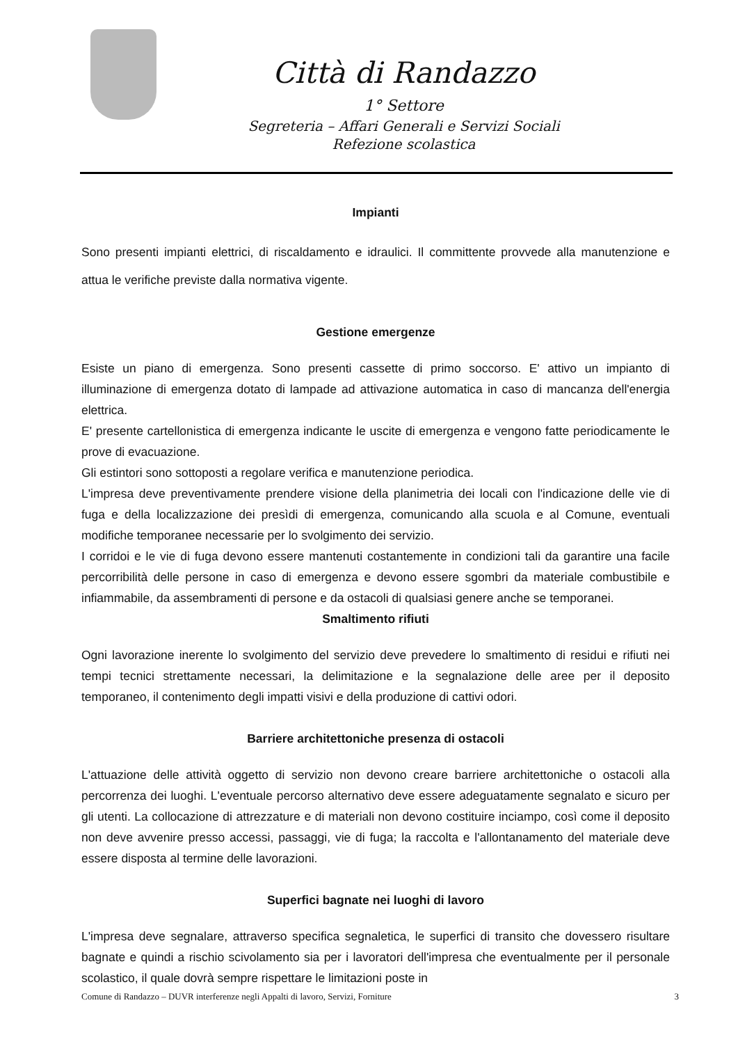Città di Randazzo
1° Settore
Segreteria – Affari Generali e Servizi Sociali
Refezione scolastica
Impianti
Sono presenti impianti elettrici, di riscaldamento e idraulici. Il committente provvede alla manutenzione e attua le verifiche previste dalla normativa vigente.
Gestione emergenze
Esiste un piano di emergenza. Sono presenti cassette di primo soccorso. E' attivo un impianto di illuminazione di emergenza dotato di lampade ad attivazione automatica in caso di mancanza dell'energia elettrica.
E' presente cartellonistica di emergenza indicante le uscite di emergenza e vengono fatte periodicamente le prove di evacuazione.
Gli estintori sono sottoposti a regolare verifica e manutenzione periodica.
L'impresa deve preventivamente prendere visione della planimetria dei locali con l'indicazione delle vie di fuga e della localizzazione dei presìdi di emergenza, comunicando alla scuola e al Comune, eventuali modifiche temporanee necessarie per lo svolgimento dei servizio.
I corridoi e le vie di fuga devono essere mantenuti costantemente in condizioni tali da garantire una facile percorribilità delle persone in caso di emergenza e devono essere sgombri da materiale combustibile e infiammabile, da assembramenti di persone e da ostacoli di qualsiasi genere anche se temporanei.
Smaltimento rifiuti
Ogni lavorazione inerente lo svolgimento del servizio deve prevedere lo smaltimento di residui e rifiuti nei tempi tecnici strettamente necessari, la delimitazione e la segnalazione delle aree per il deposito temporaneo, il contenimento degli impatti visivi e della produzione di cattivi odori.
Barriere architettoniche presenza di ostacoli
L'attuazione delle attività oggetto di servizio non devono creare barriere architettoniche o ostacoli alla percorrenza dei luoghi. L'eventuale percorso alternativo deve essere adeguatamente segnalato e sicuro per gli utenti. La collocazione di attrezzature e di materiali non devono costituire inciampo, così come il deposito non deve avvenire presso accessi, passaggi, vie di fuga; la raccolta e l'allontanamento del materiale deve essere disposta al termine delle lavorazioni.
Superfici bagnate nei luoghi di lavoro
L'impresa deve segnalare, attraverso specifica segnaletica, le superfici di transito che dovessero risultare bagnate e quindi a rischio scivolamento sia per i lavoratori dell'impresa che eventualmente per il personale scolastico, il quale dovrà sempre rispettare le limitazioni poste in
Comune di Randazzo – DUVR interferenze negli Appalti di lavoro, Servizi, Forniture 3